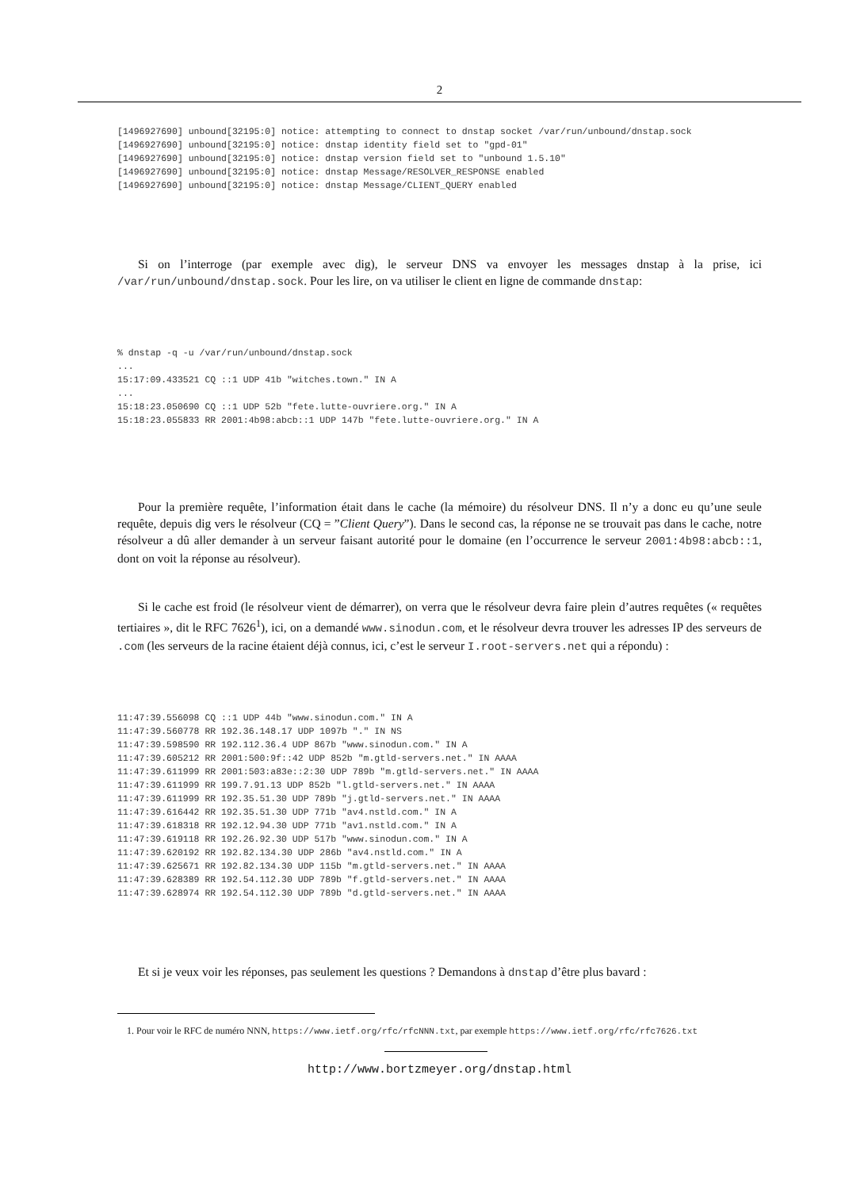2
[1496927690] unbound[32195:0] notice: attempting to connect to dnstap socket /var/run/unbound/dnstap.sock
[1496927690] unbound[32195:0] notice: dnstap identity field set to "gpd-01"
[1496927690] unbound[32195:0] notice: dnstap version field set to "unbound 1.5.10"
[1496927690] unbound[32195:0] notice: dnstap Message/RESOLVER_RESPONSE enabled
[1496927690] unbound[32195:0] notice: dnstap Message/CLIENT_QUERY enabled
Si on l’interroge (par exemple avec dig), le serveur DNS va envoyer les messages dnstap à la prise, ici /var/run/unbound/dnstap.sock. Pour les lire, on va utiliser le client en ligne de commande dnstap:
% dnstap -q -u /var/run/unbound/dnstap.sock
...
15:17:09.433521 CQ ::1 UDP 41b "witches.town." IN A
...
15:18:23.050690 CQ ::1 UDP 52b "fete.lutte-ouvriere.org." IN A
15:18:23.055833 RR 2001:4b98:abcb::1 UDP 147b "fete.lutte-ouvriere.org." IN A
Pour la première requête, l’information était dans le cache (la mémoire) du résolveur DNS. Il n’y a donc eu qu’une seule requête, depuis dig vers le résolveur (CQ = ”Client Query”). Dans le second cas, la réponse ne se trouvait pas dans le cache, notre résolveur a dû aller demander à un serveur faisant autorité pour le domaine (en l’occurrence le serveur 2001:4b98:abcb::1, dont on voit la réponse au résolveur).
Si le cache est froid (le résolveur vient de démarrer), on verra que le résolveur devra faire plein d’autres requêtes (« requêtes tertiaires », dit le RFC 7626<sup>1</sup>), ici, on a demandé www.sinodun.com, et le résolveur devra trouver les adresses IP des serveurs de .com (les serveurs de la racine étaient déjà connus, ici, c’est le serveur I.root-servers.net qui a répondu) :
11:47:39.556098 CQ ::1 UDP 44b "www.sinodun.com." IN A
11:47:39.560778 RR 192.36.148.17 UDP 1097b "." IN NS
11:47:39.598590 RR 192.112.36.4 UDP 867b "www.sinodun.com." IN A
11:47:39.605212 RR 2001:500:9f::42 UDP 852b "m.gtld-servers.net." IN AAAA
11:47:39.611999 RR 2001:503:a83e::2:30 UDP 789b "m.gtld-servers.net." IN AAAA
11:47:39.611999 RR 199.7.91.13 UDP 852b "l.gtld-servers.net." IN AAAA
11:47:39.611999 RR 192.35.51.30 UDP 789b "j.gtld-servers.net." IN AAAA
11:47:39.616442 RR 192.35.51.30 UDP 771b "av4.nstld.com." IN A
11:47:39.618318 RR 192.12.94.30 UDP 771b "av1.nstld.com." IN A
11:47:39.619118 RR 192.26.92.30 UDP 517b "www.sinodun.com." IN A
11:47:39.620192 RR 192.82.134.30 UDP 286b "av4.nstld.com." IN A
11:47:39.625671 RR 192.82.134.30 UDP 115b "m.gtld-servers.net." IN AAAA
11:47:39.628389 RR 192.54.112.30 UDP 789b "f.gtld-servers.net." IN AAAA
11:47:39.628974 RR 192.54.112.30 UDP 789b "d.gtld-servers.net." IN AAAA
Et si je veux voir les réponses, pas seulement les questions ? Demandons à dnstap d’être plus bavard :
1. Pour voir le RFC de numéro NNN, https://www.ietf.org/rfc/rfcNNN.txt, par exemple https://www.ietf.org/rfc/rfc7626.txt
http://www.bortzmeyer.org/dnstap.html